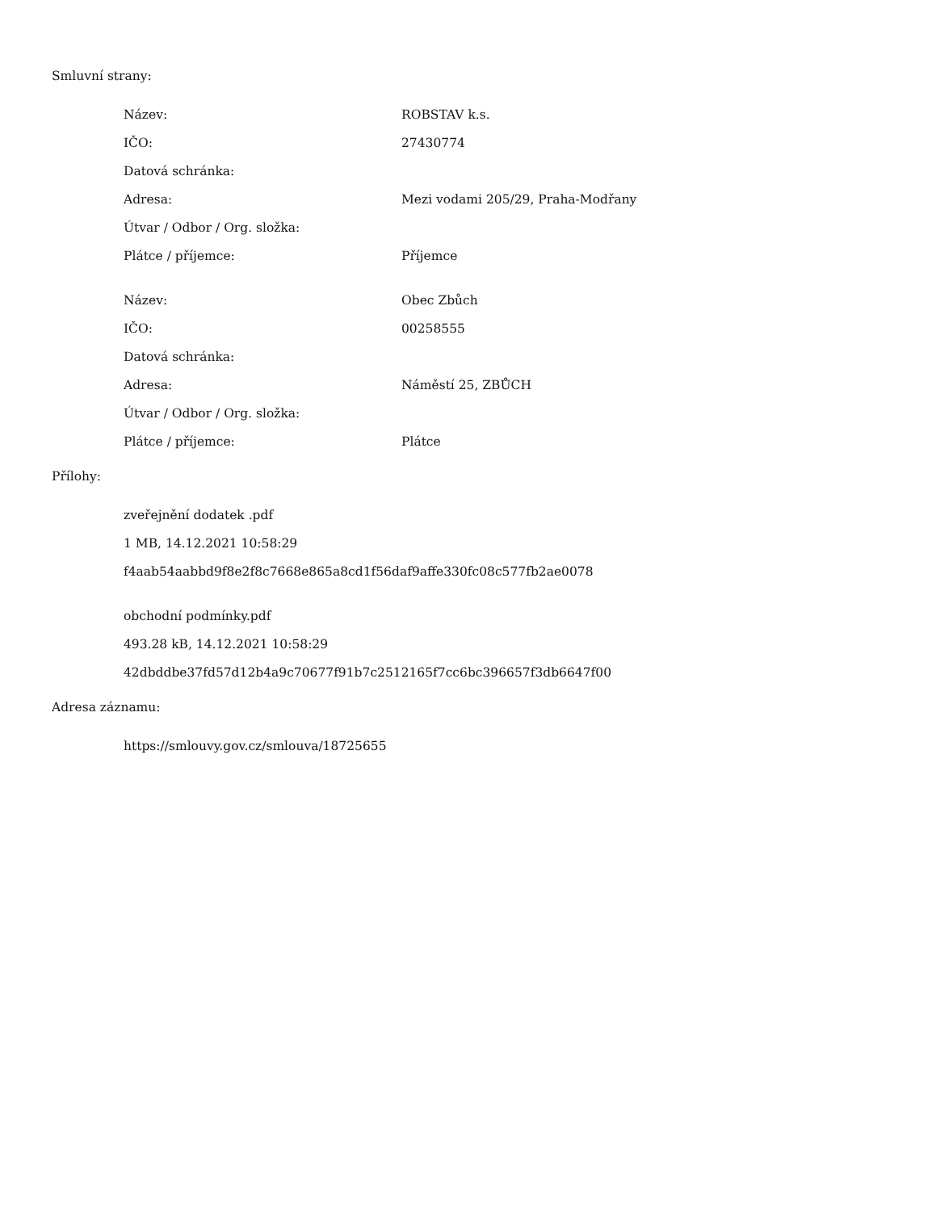Smluvní strany:
| Název: | ROBSTAV k.s. |
| IČO: | 27430774 |
| Datová schránka: | |
| Adresa: | Mezi vodami 205/29, Praha-Modřany |
| Útvar / Odbor / Org. složka: | |
| Plátce / příjemce: | Příjemce |
| Název: | Obec Zbůch |
| IČO: | 00258555 |
| Datová schránka: | |
| Adresa: | Náměstí 25, ZBŮCH |
| Útvar / Odbor / Org. složka: | |
| Plátce / příjemce: | Plátce |
Přílohy:
zveřejnění dodatek .pdf
1 MB, 14.12.2021 10:58:29
f4aab54aabbd9f8e2f8c7668e865a8cd1f56daf9affe330fc08c577fb2ae0078
obchodní podmínky.pdf
493.28 kB, 14.12.2021 10:58:29
42dbddbe37fd57d12b4a9c70677f91b7c2512165f7cc6bc396657f3db6647f00
Adresa záznamu:
https://smlouvy.gov.cz/smlouva/18725655